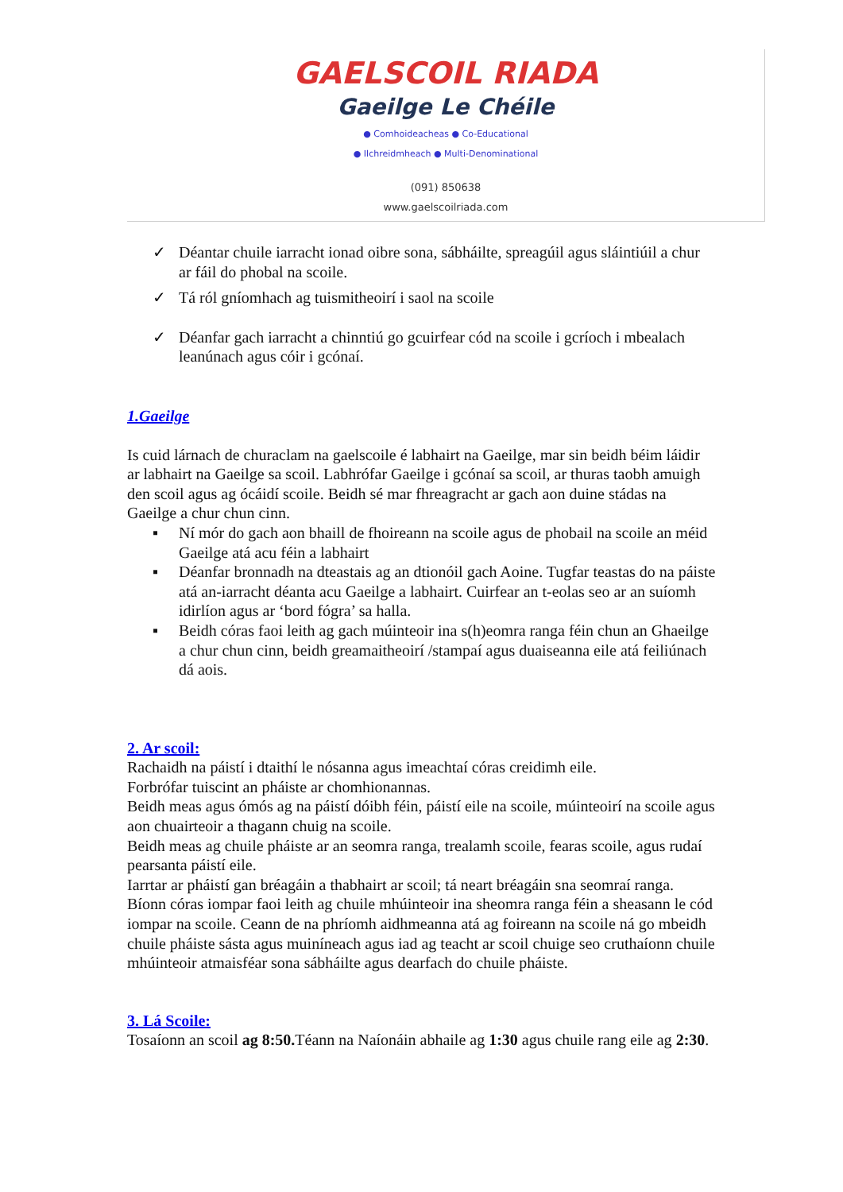GAELSCOIL RIADA
Gaeilge Le Chéile
● Comhoideacheas ● Co-Educational
● Ilchreidmheach ● Multi-Denominational
(091) 850638
www.gaelscoilriada.com
✓ Déantar chuile iarracht ionad oibre sona, sábháilte, spreagúil agus sláintiúil a chur ar fáil do phobal na scoile.
✓ Tá ról gníomhach ag tuismitheoirí i saol na scoile
✓ Déanfar gach iarracht a chinntiú go gcuirfear cód na scoile i gcríoch i mbealach leanúnach agus cóir i gcónaí.
1.Gaeilge
Is cuid lárnach de churaclam na gaelscoile é labhairt na Gaeilge, mar sin beidh béim láidir ar labhairt na Gaeilge sa scoil. Labhrófar Gaeilge i gcónaí sa scoil, ar thuras taobh amuigh den scoil agus ag ócáidí scoile. Beidh sé mar fhreagracht ar gach aon duine stádas na Gaeilge a chur chun cinn.
▪ Ní mór do gach aon bhaill de fhoireann na scoile agus de phobail na scoile an méid Gaeilge atá acu féin a labhairt
▪ Déanfar bronnadh na dteastais ag an dtionóil gach Aoine. Tugfar teastas do na páiste atá an-iarracht déanta acu Gaeilge a labhairt. Cuirfear an t-eolas seo ar an suíomh idirlíon agus ar ‘bord fógra’ sa halla.
▪ Beidh córas faoi leith ag gach múinteoir ina s(h)eomra ranga féin chun an Ghaeilge a chur chun cinn, beidh greamaitheoirí /stampaí agus duaiseanna eile atá feiliúnach dá aois.
2. Ar scoil:
Rachaidh na páistí i dtaithí le nósanna agus imeachtaí córas creidimh eile.
Forbrófar tuiscint an pháiste ar chomhionannas.
Beidh meas agus ómós ag na páistí dóibh féin, páistí eile na scoile, múinteoirí na scoile agus aon chuairteoir a thagann chuig na scoile.
Beidh meas ag chuile pháiste ar an seomra ranga, trealamh scoile, fearas scoile, agus rudaí pearsanta páistí eile.
Iarrtar ar pháistí gan bréagáin a thabhairt ar scoil; tá neart bréagáin sna seomraí ranga. Bíonn córas iompar faoi leith ag chuile mhúinteoir ina sheomra ranga féin a sheasann le cód iompar na scoile. Ceann de na phríomh aidhmeanna atá ag foireann na scoile ná go mbeidh chuile pháiste sásta agus muiníneach agus iad ag teacht ar scoil chuige seo cruthaíonn chuile mhúinteoir atmaisféar sona sábháilte agus dearfach do chuile pháiste.
3. Lá Scoile:
Tosaíonn an scoil ag 8:50. Téann na Naíonáin abhaile ag 1:30 agus chuile rang eile ag 2:30.